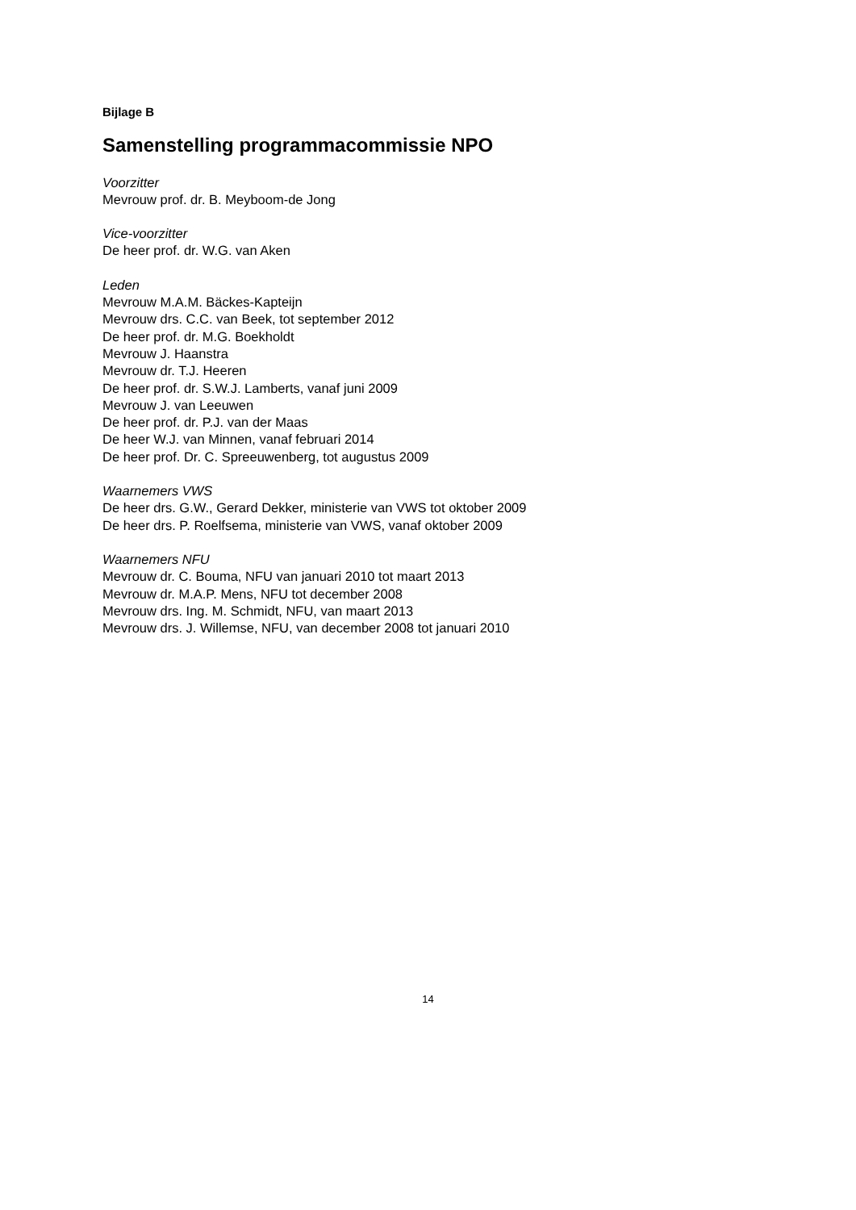Bijlage B
Samenstelling programmacommissie NPO
Voorzitter
Mevrouw prof. dr. B. Meyboom-de Jong
Vice-voorzitter
De heer prof. dr. W.G. van Aken
Leden
Mevrouw M.A.M. Bäckes-Kapteijn
Mevrouw drs. C.C. van Beek, tot september 2012
De heer prof. dr. M.G. Boekholdt
Mevrouw J. Haanstra
Mevrouw dr. T.J. Heeren
De heer prof. dr. S.W.J. Lamberts, vanaf juni 2009
Mevrouw J. van Leeuwen
De heer prof. dr. P.J. van der Maas
De heer W.J. van Minnen, vanaf februari 2014
De heer prof. Dr. C. Spreeuwenberg, tot augustus 2009
Waarnemers VWS
De heer drs. G.W., Gerard Dekker, ministerie van VWS tot oktober 2009
De heer drs. P. Roelfsema, ministerie van VWS, vanaf oktober 2009
Waarnemers NFU
Mevrouw dr. C. Bouma, NFU van januari 2010 tot maart 2013
Mevrouw dr. M.A.P. Mens, NFU tot december 2008
Mevrouw drs. Ing. M. Schmidt, NFU, van maart 2013
Mevrouw drs. J. Willemse, NFU, van december 2008 tot januari 2010
14